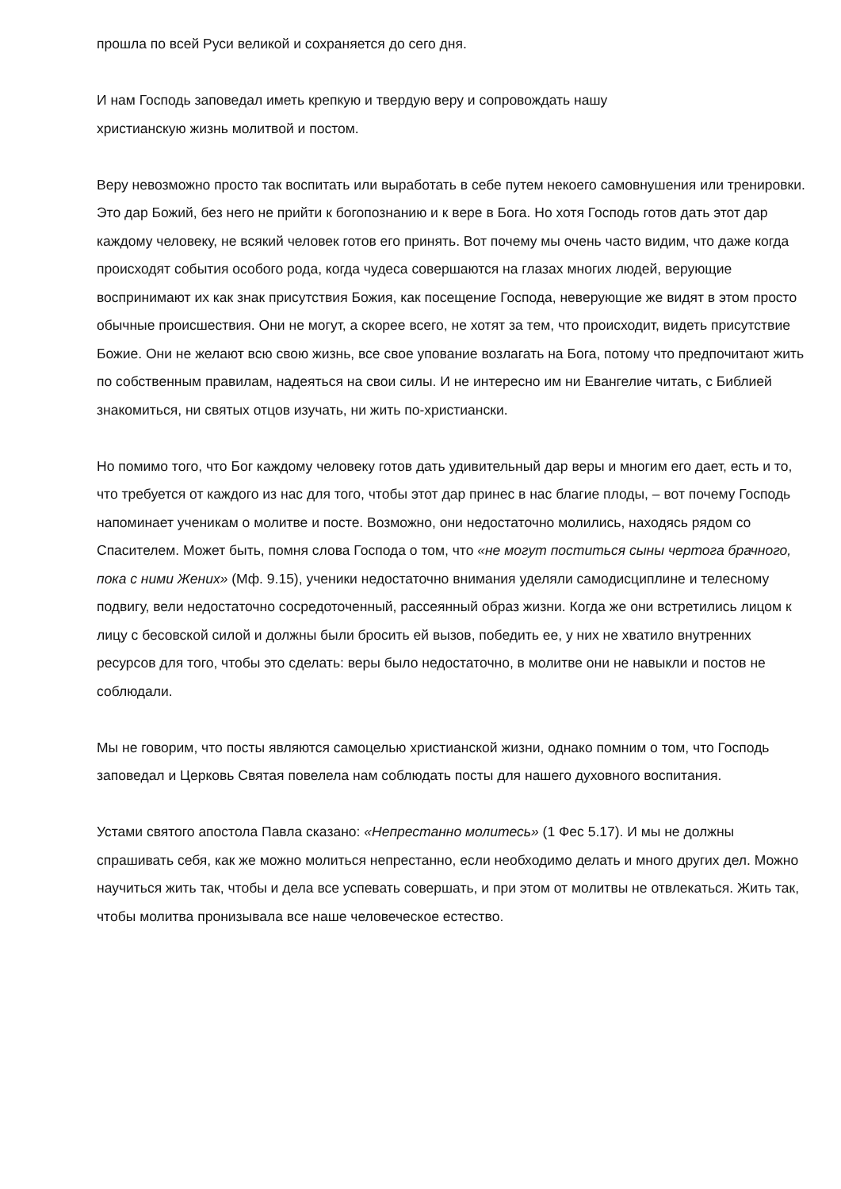прошла по всей Руси великой и сохраняется до сего дня.
И нам Господь заповедал иметь крепкую и твердую веру и сопровождать нашу
христианскую жизнь молитвой и постом.
Веру невозможно просто так воспитать или выработать в себе путем некоего самовнушения или тренировки. Это дар Божий, без него не прийти к богопознанию и к вере в Бога. Но хотя Господь готов дать этот дар каждому человеку, не всякий человек готов его принять. Вот почему мы очень часто видим, что даже когда происходят события особого рода, когда чудеса совершаются на глазах многих людей, верующие воспринимают их как знак присутствия Божия, как посещение Господа, неверующие же видят в этом просто обычные происшествия. Они не могут, а скорее всего, не хотят за тем, что происходит, видеть присутствие Божие. Они не желают всю свою жизнь, все свое упование возлагать на Бога, потому что предпочитают жить по собственным правилам, надеяться на свои силы. И не интересно им ни Евангелие читать, с Библией знакомиться, ни святых отцов изучать, ни жить по-христиански.
Но помимо того, что Бог каждому человеку готов дать удивительный дар веры и многим его дает, есть и то, что требуется от каждого из нас для того, чтобы этот дар принес в нас благие плоды, – вот почему Господь напоминает ученикам о молитве и посте. Возможно, они недостаточно молились, находясь рядом со Спасителем. Может быть, помня слова Господа о том, что «не могут поститься сыны чертога брачного, пока с ними Жених» (Мф. 9.15), ученики недостаточно внимания уделяли самодисциплине и телесному подвигу, вели недостаточно сосредоточенный, рассеянный образ жизни. Когда же они встретились лицом к лицу с бесовской силой и должны были бросить ей вызов, победить ее, у них не хватило внутренних ресурсов для того, чтобы это сделать: веры было недостаточно, в молитве они не навыкли и постов не соблюдали.
Мы не говорим, что посты являются самоцелью христианской жизни, однако помним о том, что Господь заповедал и Церковь Святая повелела нам соблюдать посты для нашего духовного воспитания.
Устами святого апостола Павла сказано: «Непрестанно молитесь» (1 Фес 5.17). И мы не должны спрашивать себя, как же можно молиться непрестанно, если необходимо делать и много других дел. Можно научиться жить так, чтобы и дела все успевать совершать, и при этом от молитвы не отвлекаться. Жить так, чтобы молитва пронизывала все наше человеческое естество.